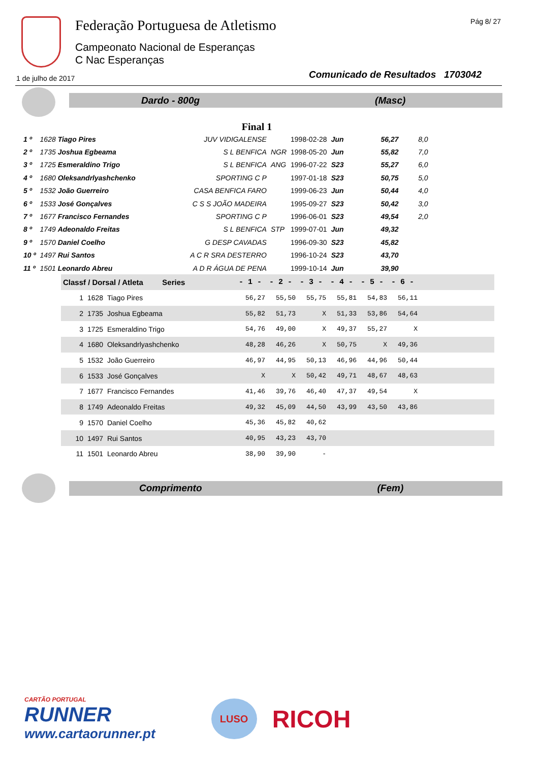Federação Portuguesa de Atletismo
Campeonato Nacional de Esperanças
C Nac Esperanças
Pág 8/ 27
1 de julho de 2017
Comunicado de Resultados 1703042
Dardo - 800g (Masc)
Final 1
| 1 º | 1628 Tiago Pires | JUV VIDIGALENSE | | 1998-02-28 | Jun | 56,27 | 8,0 |
| 2 º | 1735 Joshua Egbeama | S L BENFICA | NGR | 1998-05-20 | Jun | 55,82 | 7,0 |
| 3 º | 1725 Esmeraldino Trigo | S L BENFICA | ANG | 1996-07-22 | S23 | 55,27 | 6,0 |
| 4 º | 1680 Oleksandrlyashchenko | SPORTING C P | | 1997-01-18 | S23 | 50,75 | 5,0 |
| 5 º | 1532 João Guerreiro | CASA BENFICA FARO | | 1999-06-23 | Jun | 50,44 | 4,0 |
| 6 º | 1533 José Gonçalves | C S S JOÃO MADEIRA | | 1995-09-27 | S23 | 50,42 | 3,0 |
| 7 º | 1677 Francisco Fernandes | SPORTING C P | | 1996-06-01 | S23 | 49,54 | 2,0 |
| 8 º | 1749 Adeonaldo Freitas | S L BENFICA | STP | 1999-07-01 | Jun | 49,32 | |
| 9 º | 1570 Daniel Coelho | G DESP CAVADAS | | 1996-09-30 | S23 | 45,82 | |
| 10 º | 1497 Rui Santos | A C R SRA DESTERRO | | 1996-10-24 | S23 | 43,70 | |
| 11 º | 1501 Leonardo Abreu | A D R ÁGUA DE PENA | | 1999-10-14 | Jun | 39,90 | |
| Classf / Dorsal / Atleta Series | | - 1 - | - 2 - | - 3 - | - 4 - | - 5 - | - 6 - | |
| --- | --- | --- | --- | --- | --- | --- | --- | --- |
| 1 | 1628 Tiago Pires | 56,27 | 55,50 | 55,75 | 55,81 | 54,83 | 56,11 | |
| 2 | 1735 Joshua Egbeama | 55,82 | 51,73 | X | 51,33 | 53,86 | 54,64 | |
| 3 | 1725 Esmeraldino Trigo | 54,76 | 49,00 | X | 49,37 | 55,27 | X | |
| 4 | 1680 Oleksandrlyashchenko | 48,28 | 46,26 | X | 50,75 | X | 49,36 | |
| 5 | 1532 João Guerreiro | 46,97 | 44,95 | 50,13 | 46,96 | 44,96 | 50,44 | |
| 6 | 1533 José Gonçalves | X | X | 50,42 | 49,71 | 48,67 | 48,63 | |
| 7 | 1677 Francisco Fernandes | 41,46 | 39,76 | 46,40 | 47,37 | 49,54 | X | |
| 8 | 1749 Adeonaldo Freitas | 49,32 | 45,09 | 44,50 | 43,99 | 43,50 | 43,86 | |
| 9 | 1570 Daniel Coelho | 45,36 | 45,82 | 40,62 | | | | |
| 10 | 1497 Rui Santos | 40,95 | 43,23 | 43,70 | | | | |
| 11 | 1501 Leonardo Abreu | 38,90 | 39,90 | - | | | | |
Comprimento (Fem)
CARTÃO PORTUGAL
RUNNER
www.cartaorunner.pt
LUSO
RICOH